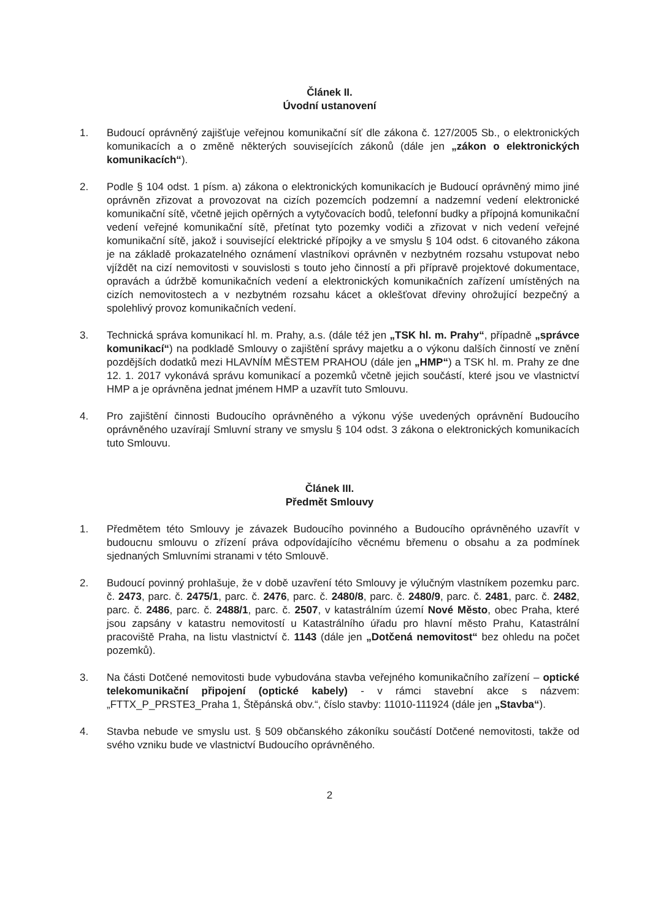Článek II.
Úvodní ustanovení
1. Budoucí oprávněný zajišťuje veřejnou komunikační síť dle zákona č. 127/2005 Sb., o elektronických komunikacích a o změně některých souvisejících zákonů (dále jen „zákon o elektronických komunikacích“).
2. Podle § 104 odst. 1 písm. a) zákona o elektronických komunikacích je Budoucí oprávněný mimo jiné oprávněn zřizovat a provozovat na cizích pozemcích podzemní a nadzemní vedení elektronické komunikační sítě, včetně jejich opěrných a vytyčovacích bodů, telefonní budky a přípojná komunikační vedení veřejné komunikační sítě, přetínat tyto pozemky vodiči a zřizovat v nich vedení veřejné komunikační sítě, jakož i související elektrické přípojky a ve smyslu § 104 odst. 6 citovaného zákona je na základě prokazatelného oznámení vlastníkovi oprávněn v nezbytném rozsahu vstupovat nebo vjíždět na cizí nemovitosti v souvislosti s touto jeho činností a při přípravě projektové dokumentace, opravách a údržbě komunikačních vedení a elektronických komunikačních zařízení umístěných na cizích nemovitostech a v nezbytném rozsahu kácet a oklešťovat dřeviny ohrožující bezpečný a spolehlivý provoz komunikačních vedení.
3. Technická správa komunikací hl. m. Prahy, a.s. (dále též jen „TSK hl. m. Prahy“, případně „správce komunikací“) na podkladě Smlouvy o zajištění správy majetku a o výkonu dalších činností ve znění pozdějších dodatků mezi HLAVNÍM MĚSTEM PRAHOU (dále jen „HMP“) a TSK hl. m. Prahy ze dne 12. 1. 2017 vykonává správu komunikací a pozemků včetně jejich součástí, které jsou ve vlastnictví HMP a je oprávněna jednat jménem HMP a uzavřít tuto Smlouvu.
4. Pro zajištění činnosti Budoucího oprávněného a výkonu výše uvedených oprávnění Budoucího oprávněného uzavírají Smluvní strany ve smyslu § 104 odst. 3 zákona o elektronických komunikacích tuto Smlouvu.
Článek III.
Předmět Smlouvy
1. Předmětem této Smlouvy je závazek Budoucího povinného a Budoucího oprávněného uzavřít v budoucnu smlouvu o zřízení práva odpovídajícího věcnému břemenu o obsahu a za podmínek sjednaných Smluvními stranami v této Smlouvě.
2. Budoucí povinný prohlašuje, že v době uzavření této Smlouvy je výlučným vlastníkem pozemku parc. č. 2473, parc. č. 2475/1, parc. č. 2476, parc. č. 2480/8, parc. č. 2480/9, parc. č. 2481, parc. č. 2482, parc. č. 2486, parc. č. 2488/1, parc. č. 2507, v katastrálním území Nové Město, obec Praha, které jsou zapsány v katastru nemovitostí u Katastrálního úřadu pro hlavní město Prahu, Katastrální pracoviště Praha, na listu vlastnictví č. 1143 (dále jen „Dotčená nemovitost“ bez ohledu na počet pozemků).
3. Na části Dotčené nemovitosti bude vybudována stavba veřejného komunikačního zařízení – optické telekomunikační připojení (optické kabely) - v rámci stavební akce s názvem: „FTTX_P_PRSTE3_Praha 1, Štěpánská obv.“, číslo stavby: 11010-111924 (dále jen „Stavba“).
4. Stavba nebude ve smyslu ust. § 509 občanského zákoníku součástí Dotčené nemovitosti, takže od svého vzniku bude ve vlastnictví Budoucího oprávněného.
2